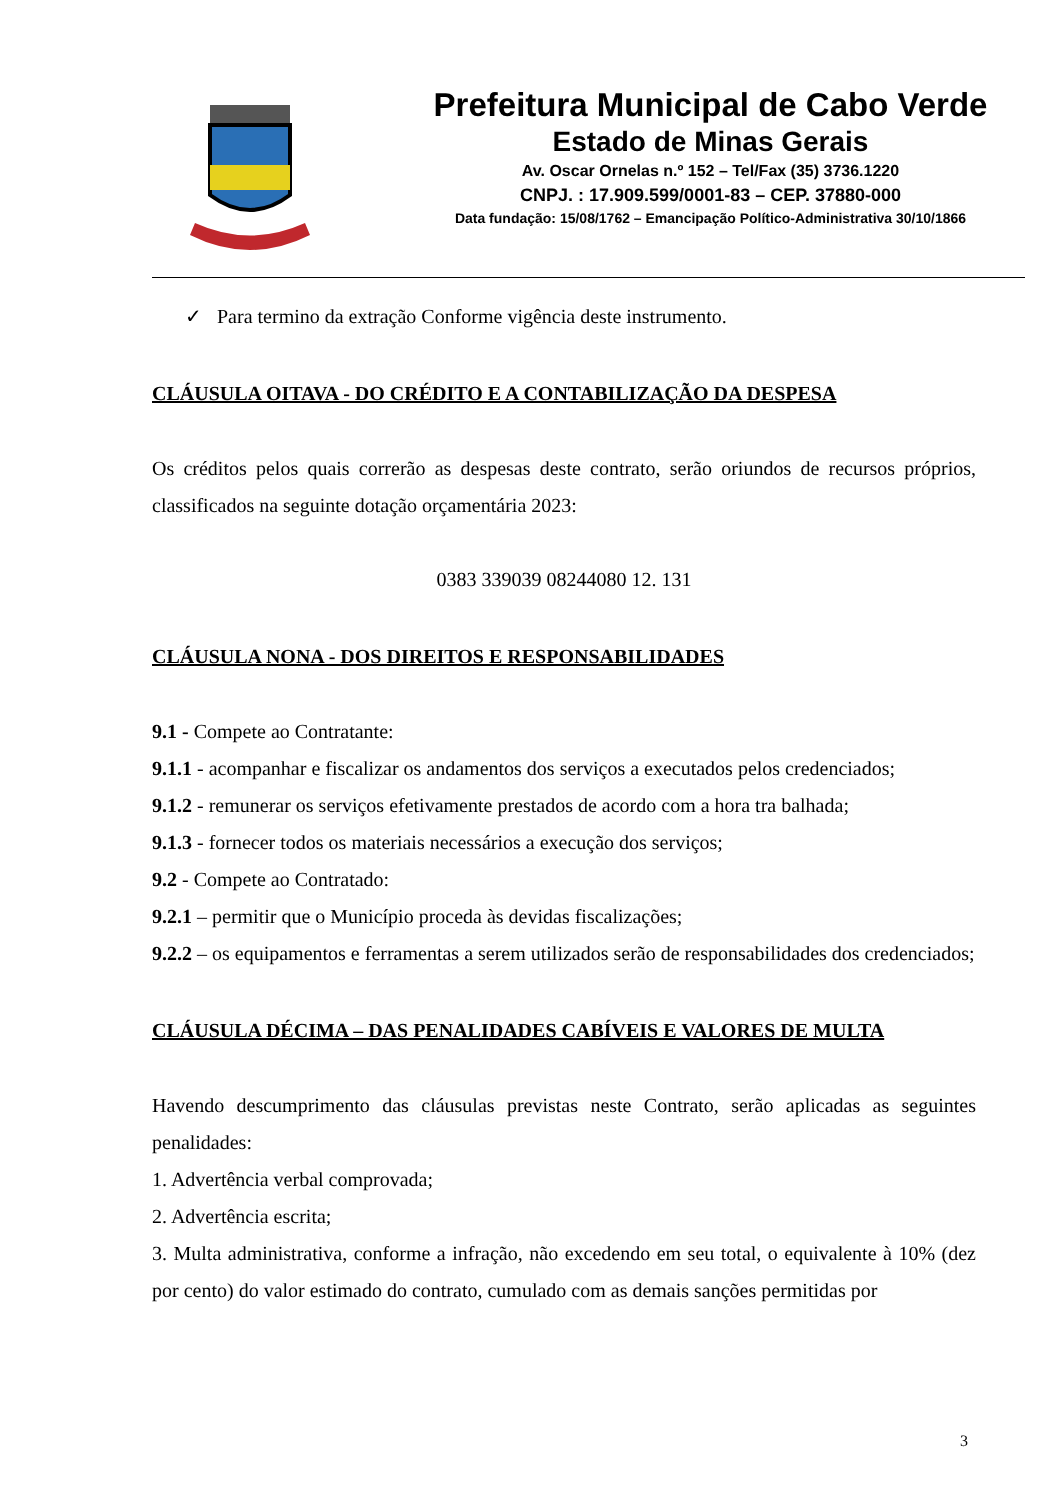Prefeitura Municipal de Cabo Verde
Estado de Minas Gerais
Av. Oscar Ornelas n.º 152 – Tel/Fax (35) 3736.1220
CNPJ. : 17.909.599/0001-83 – CEP. 37880-000
Data fundação: 15/08/1762 – Emancipação Político-Administrativa 30/10/1866
✓ Para termino da extração Conforme vigência deste instrumento.
CLÁUSULA OITAVA - DO CRÉDITO E A CONTABILIZAÇÃO DA DESPESA
Os créditos pelos quais correrão as despesas deste contrato, serão oriundos de recursos próprios, classificados na seguinte dotação orçamentária 2023:
0383 339039 08244080 12. 131
CLÁUSULA NONA - DOS DIREITOS E RESPONSABILIDADES
9.1 - Compete ao Contratante:
9.1.1 - acompanhar e fiscalizar os andamentos dos serviços a executados pelos credenciados;
9.1.2 - remunerar os serviços efetivamente prestados de acordo com a hora tra balhada;
9.1.3 - fornecer todos os materiais necessários a execução dos serviços;
9.2 - Compete ao Contratado:
9.2.1 – permitir que o Município proceda às devidas fiscalizações;
9.2.2 – os equipamentos e ferramentas a serem utilizados serão de responsabilidades dos credenciados;
CLÁUSULA DÉCIMA – DAS PENALIDADES CABÍVEIS E VALORES DE MULTA
Havendo descumprimento das cláusulas previstas neste Contrato, serão aplicadas as seguintes penalidades:
1. Advertência verbal comprovada;
2. Advertência escrita;
3. Multa administrativa, conforme a infração, não excedendo em seu total, o equivalente à 10% (dez por cento) do valor estimado do contrato, cumulado com as demais sanções permitidas por
3